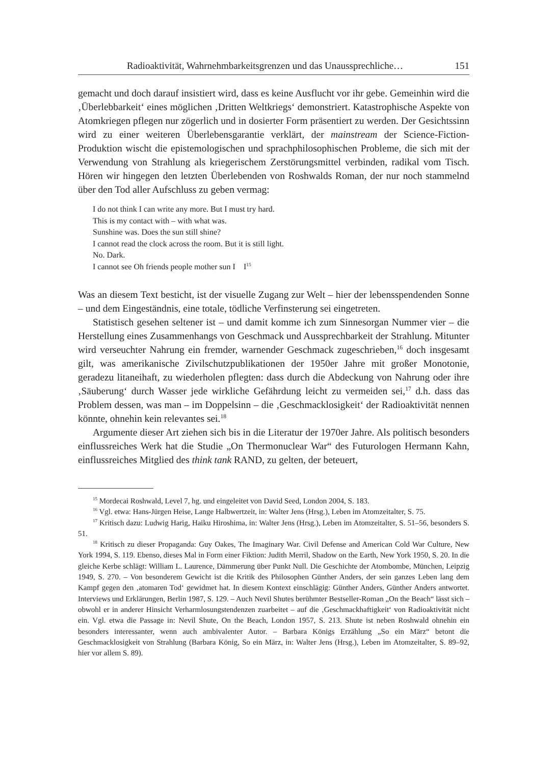Radioaktivität, Wahrnehmbarkeitsgrenzen und das Unaussprechliche… 151
gemacht und doch darauf insistiert wird, dass es keine Ausflucht vor ihr gebe. Gemeinhin wird die ‚Überlebbarkeit‘ eines möglichen ‚Dritten Weltkriegs‘ demonstriert. Katastrophische Aspekte von Atomkriegen pflegen nur zögerlich und in dosierter Form präsentiert zu werden. Der Gesichtssinn wird zu einer weiteren Überlebensgarantie verklärt, der mainstream der Science-Fiction-Produktion wischt die epistemologischen und sprachphilosophischen Probleme, die sich mit der Verwendung von Strahlung als kriegerischem Zerstörungsmittel verbinden, radikal vom Tisch. Hören wir hingegen den letzten Überlebenden von Roshwalds Roman, der nur noch stammelnd über den Tod aller Aufschluss zu geben vermag:
I do not think I can write any more. But I must try hard.
This is my contact with – with what was.
Sunshine was. Does the sun still shine?
I cannot read the clock across the room. But it is still light.
No. Dark.
I cannot see Oh friends people mother sun I I<sup>15</sup>
Was an diesem Text besticht, ist der visuelle Zugang zur Welt – hier der lebensspendenden Sonne – und dem Eingeständnis, eine totale, tödliche Verfinsterung sei eingetreten.
Statistisch gesehen seltener ist – und damit komme ich zum Sinnesorgan Nummer vier – die Herstellung eines Zusammenhangs von Geschmack und Aussprechbarkeit der Strahlung. Mitunter wird verseuchter Nahrung ein fremder, warnender Geschmack zugeschrieben,<sup>16</sup> doch insgesamt gilt, was amerikanische Zivilschutzpublikationen der 1950er Jahre mit großer Monotonie, geradezu litaneihaft, zu wiederholen pflegten: dass durch die Abdeckung von Nahrung oder ihre ‚Säuberung‘ durch Wasser jede wirkliche Gefährdung leicht zu vermeiden sei,<sup>17</sup> d.h. dass das Problem dessen, was man – im Doppelsinn – die ‚Geschmacklosigkeit‘ der Radioaktivität nennen könnte, ohnehin kein relevantes sei.<sup>18</sup>
Argumente dieser Art ziehen sich bis in die Literatur der 1970er Jahre. Als politisch besonders einflussreiches Werk hat die Studie „On Thermonuclear War“ des Futurologen Hermann Kahn, einflussreiches Mitglied des think tank RAND, zu gelten, der beteuert,
<sup>15</sup> Mordecai Roshwald, Level 7, hg. und eingeleitet von David Seed, London 2004, S. 183.
<sup>16</sup> Vgl. etwa: Hans-Jürgen Heise, Lange Halbwertzeit, in: Walter Jens (Hrsg.), Leben im Atomzeitalter, S. 75.
<sup>17</sup> Kritisch dazu: Ludwig Harig, Haiku Hiroshima, in: Walter Jens (Hrsg.), Leben im Atomzeitalter, S. 51–56, besonders S. 51.
<sup>18</sup> Kritisch zu dieser Propaganda: Guy Oakes, The Imaginary War. Civil Defense and American Cold War Culture, New York 1994, S. 119. Ebenso, dieses Mal in Form einer Fiktion: Judith Merril, Shadow on the Earth, New York 1950, S. 20. In die gleiche Kerbe schlägt: William L. Laurence, Dämmerung über Punkt Null. Die Geschichte der Atombombe, München, Leipzig 1949, S. 270. – Von besonderem Gewicht ist die Kritik des Philosophen Günther Anders, der sein ganzes Leben lang dem Kampf gegen den ‚atomaren Tod‘ gewidmet hat. In diesem Kontext einschlägig: Günther Anders, Günther Anders antwortet. Interviews und Erklärungen, Berlin 1987, S. 129. – Auch Nevil Shutes berühmter Bestseller-Roman „On the Beach“ lässt sich – obwohl er in anderer Hinsicht Verharmlosungstendenzen zuarbeitet – auf die ‚Geschmackhaftigkeit‘ von Radioaktivität nicht ein. Vgl. etwa die Passage in: Nevil Shute, On the Beach, London 1957, S. 213. Shute ist neben Roshwald ohnehin ein besonders interessanter, wenn auch ambivalenter Autor. – Barbara Königs Erzählung „So ein März“ betont die Geschmacklosigkeit von Strahlung (Barbara König, So ein März, in: Walter Jens (Hrsg.), Leben im Atomzeitalter, S. 89–92, hier vor allem S. 89).